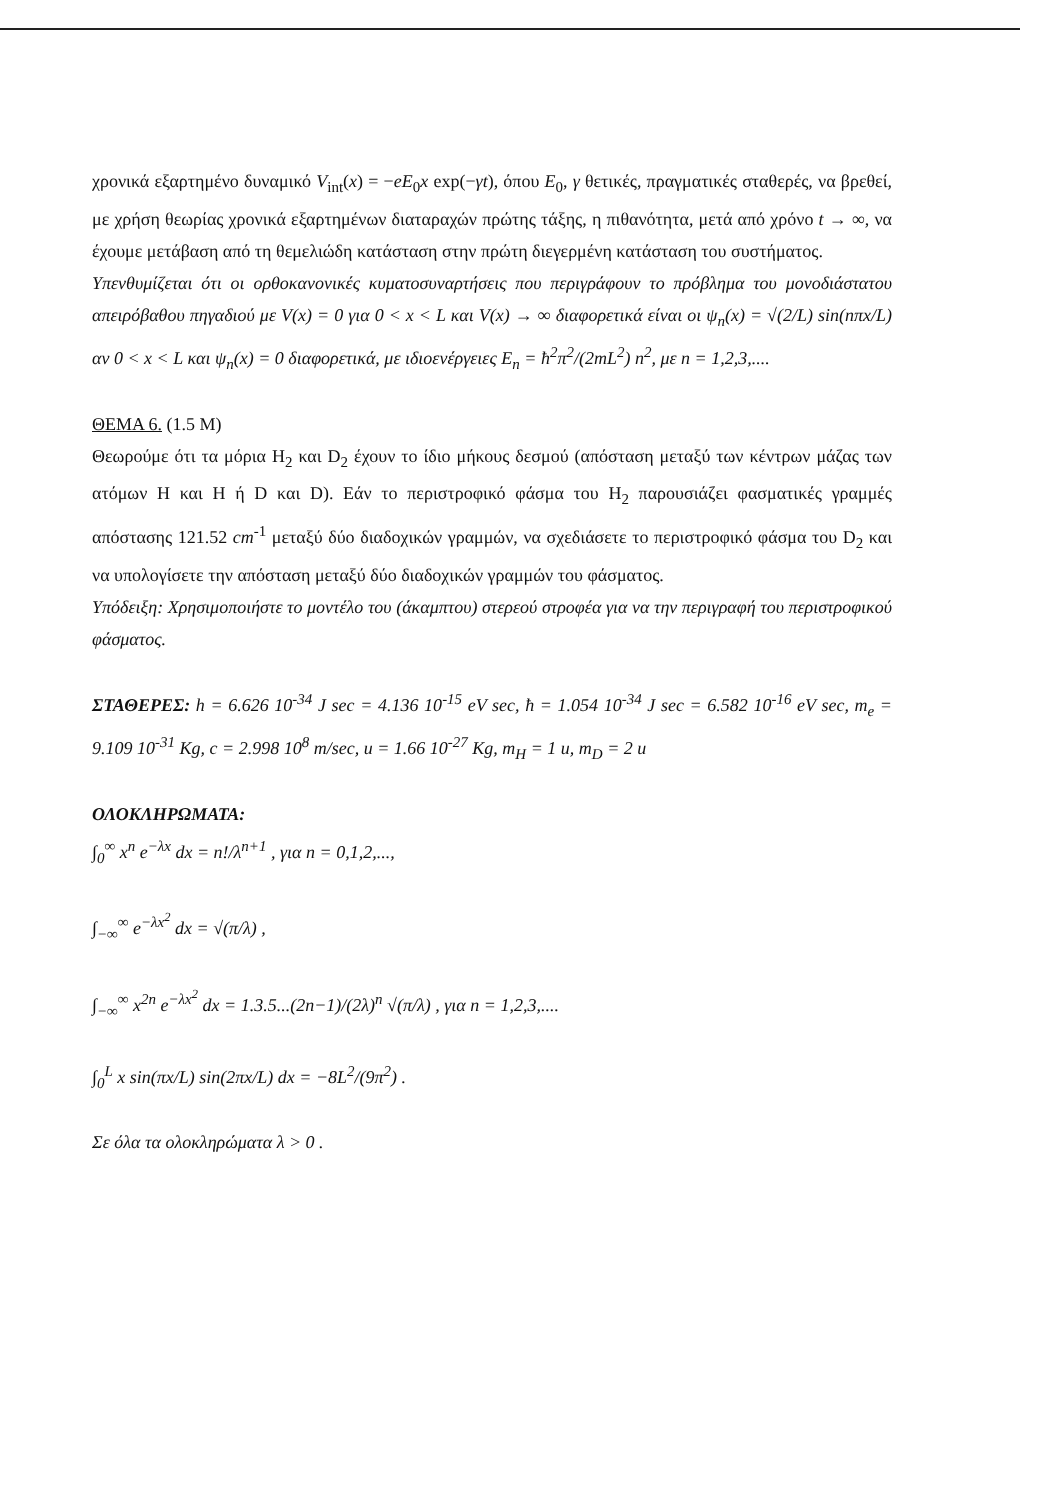χρονικά εξαρτημένο δυναμικό V<sub>int</sub>(x) = −eE<sub>0</sub>x exp(−γt), όπου E<sub>0</sub>, γ θετικές, πραγματικές σταθερές, να βρεθεί, με χρήση θεωρίας χρονικά εξαρτημένων διαταραχών πρώτης τάξης, η πιθανότητα, μετά από χρόνο t → ∞, να έχουμε μετάβαση από τη θεμελιώδη κατάσταση στην πρώτη διεγερμένη κατάσταση του συστήματος.
Υπενθυμίζεται ότι οι ορθοκανονικές κυματοσυναρτήσεις που περιγράφουν το πρόβλημα του μονοδιάστατου απειρόβαθου πηγαδιού με V(x) = 0 για 0 < x < L και V(x) → ∞ διαφορετικά είναι οι ψ<sub>n</sub>(x) = √(2/L) sin(nπx/L) αν 0 < x < L και ψ<sub>n</sub>(x) = 0 διαφορετικά, με ιδιοενέργειες E<sub>n</sub> = ħ<sup>2</sup>π<sup>2</sup>/(2mL<sup>2</sup>) n<sup>2</sup>, με n = 1,2,3,....
ΘΕΜΑ 6. (1.5 Μ)
Θεωρούμε ότι τα μόρια H<sub>2</sub> και D<sub>2</sub> έχουν το ίδιο μήκους δεσμού (απόσταση μεταξύ των κέντρων μάζας των ατόμων H και H ή D και D). Εάν το περιστροφικό φάσμα του H<sub>2</sub> παρουσιάζει φασματικές γραμμές απόστασης 121.52 cm<sup>-1</sup> μεταξύ δύο διαδοχικών γραμμών, να σχεδιάσετε το περιστροφικό φάσμα του D<sub>2</sub> και να υπολογίσετε την απόσταση μεταξύ δύο διαδοχικών γραμμών του φάσματος.
Υπόδειξη: Χρησιμοποιήστε το μοντέλο του (άκαμπτου) στερεού στροφέα για να την περιγραφή του περιστροφικού φάσματος.
ΣΤΑΘΕΡΕΣ: h = 6.626 10<sup>-34</sup> J sec = 4.136 10<sup>-15</sup> eV sec, ħ = 1.054 10<sup>-34</sup> J sec = 6.582 10<sup>-16</sup> eV sec, m<sub>e</sub> = 9.109 10<sup>-31</sup> Kg, c = 2.998 10<sup>8</sup> m/sec, u = 1.66 10<sup>-27</sup> Kg, m<sub>H</sub> = 1 u, m<sub>D</sub> = 2 u
ΟΛΟΚΛΗΡΩΜΑΤΑ:
∫<sub>0</sub><sup>∞</sup> x<sup>n</sup> e<sup>−λx</sup> dx = n!/λ<sup>n+1</sup> , για n = 0,1,2,...,
∫<sub>−∞</sub><sup>∞</sup> e<sup>−λx<sup>2</sup></sup> dx = √(π/λ) ,
∫<sub>−∞</sub><sup>∞</sup> x<sup>2n</sup> e<sup>−λx<sup>2</sup></sup> dx = 1.3.5...(2n−1)/(2λ)<sup>n</sup> √(π/λ) , για n = 1,2,3,....
∫<sub>0</sub><sup>L</sup> x sin(πx/L) sin(2πx/L) dx = −8L<sup>2</sup>/(9π<sup>2</sup>) .
Σε όλα τα ολοκληρώματα λ > 0 .